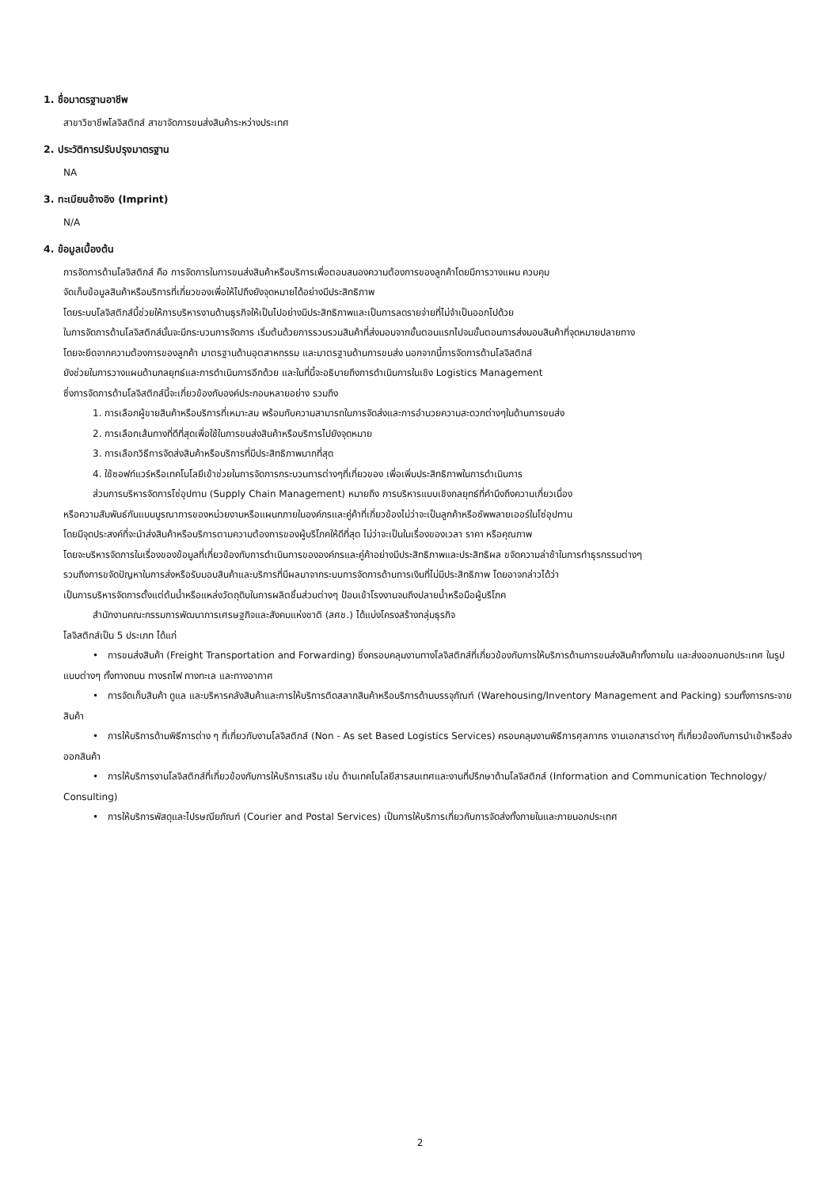1. ชื่อมาตรฐานอาชีพ
สาขาวิชาชีพโลจิสติกส์ สาขาจัดการขนส่งสินค้าระหว่างประเทศ
2. ประวัติการปรับปรุงมาตรฐาน
NA
3. ทะเบียนอ้างอิง (Imprint)
N/A
4. ข้อมูลเบื้องต้น
การจัดการด้านโลจิสติกส์ คือ การจัดการในการขนส่งสินค้าหรือบริการเพื่อตอบสนองความต้องการของลูกค้าโดยมีการวางแผน ควบคุม
จัดเก็บข้อมูลสินค้าหรือบริการที่เกี่ยวของเพื่อให้ไปถึงยังจุดหมายได้อย่างมีประสิทธิภาพ
โดยระบบโลจิสติกส์นี้ช่วยให้การบริหารงานด้านธุรกิจให้เป็นไปอย่างมีประสิทธิภาพและเป็นการลดรายจ่ายที่ไม่จำเป็นออกไปด้วย
ในการจัดการด้านโลจิสติกส์นั้นจะมีกระบวนการจัดการ เริ่มต้นด้วยการรวบรวมสินค้าที่ส่งมอบจากขั้นตอนแรกไปจนขั้นตอนการส่งมอบสินค้าที่จุดหมายปลายทาง
โดยจะยึดจากความต้องการของลูกค้า มาตรฐานด้านอุตสาหกรรม และมาตรฐานด้านการขนส่ง นอกจากนี้การจัดการด้านโลจิสติกส์
ยังช่วยในการวางแผนด้านกลยุทธ์และการดำเนินการอีกด้วย และในที่นี้จะอธิบายถึงการดำเนินการในเชิง Logistics Management
ซึ่งการจัดการด้านโลจิสติกส์นี้จะเกี่ยวข้องกับองค์ประกอบหลายอย่าง รวมถึง
1. การเลือกผู้ขายสินค้าหรือบริการที่เหมาะสม พร้อมกับความสามารถในการจัดส่งและการอำนวยความสะดวกต่างๆในด้านการขนส่ง
2. การเลือกเส้นทางที่ดีที่สุดเพื่อใช้ในการขนส่งสินค้าหรือบริการไปยังจุดหมาย
3. การเลือกวิธีการจัดส่งสินค้าหรือบริการที่มีประสิทธิภาพมากที่สุด
4. ใช้ซอฟท์แวร์หรือเทคโนโลยีเข้าช่วยในการจัดการกระบวนการต่างๆที่เกี่ยวของ เพื่อเพิ่มประสิทธิภาพในการดำเนินการ
ส่วนการบริหารจัดการโซ่อุปทาน (Supply Chain Management) หมายถึง การบริหารแบบเชิงกลยุทธ์ที่คำนึงถึงความเกี่ยวเนื่อง
หรือความสัมพันธ์กันแบบบูรณาการของหน่วยงานหรือแผนกภายในองค์กรและคู่ค้าที่เกี่ยวข้องไม่ว่าจะเป็นลูกค้าหรือซัพพลายเออร์ในโซ่อุปทาน
โดยมีจุดประสงค์ที่จะนำส่งสินค้าหรือบริการตามความต้องการของผู้บริโภคให้ดีที่สุด ไม่ว่าจะเป็นในเรื่องของเวลา ราคา หรือคุณภาพ
โดยจะบริหารจัดการในเรื่องของข้อมูลที่เกี่ยวข้องกับการดำเนินการขององค์กรและคู่ค้าอย่างมีประสิทธิภาพและประสิทธิผล ขจัดความล่าช้าในการทำธุรกรรมต่างๆ
รวมถึงการขจัดปัญหาในการส่งหรือรับมอบสินค้าและบริการที่มีผลมาจากระบบการจัดการด้านการเงินที่ไม่มีประสิทธิภาพ โดยอาจกล่าวได้ว่า
เป็นการบริหารจัดการตั้งแต่ต้นน้ำหรือแหล่งวัตถุดิบในการผลิตชิ้นส่วนต่างๆ ป้อนเข้าโรงงานจนถึงปลายน้ำหรือมือผู้บริโภค
สำนักงานคณะกรรมการพัฒนาการเศรษฐกิจและสังคมแห่งชาติ (สศช.) ได้แบ่งโครงสร้างกลุ่มธุรกิจ
โลจิสติกส์เป็น 5 ประเภท ได้แก่
• การขนส่งสินค้า (Freight Transportation and Forwarding) ซึ่งครอบคลุมงานทางโลจิสติกส์ที่เกี่ยวข้องกับการให้บริการด้านการขนส่งสินค้าทั้งภายใน และส่งออกนอกประเทศ ในรูปแบบต่างๆ ทั้งทางถนน ทางรถไฟ ทางทะเล และทางอากาศ
• การจัดเก็บสินค้า ดูแล และบริหารคลังสินค้าและการให้บริการติดสลากสินค้าหรือบริการด้านบรรจุภัณฑ์ (Warehousing/Inventory Management and Packing) รวมทั้งการกระจายสินค้า
• การให้บริการด้านพิธีการต่าง ๆ ที่เกี่ยวกับงานโลจิสติกส์ (Non - As set Based Logistics Services) ครอบคลุมงานพิธีการศุลกากร งานเอกสารต่างๆ ที่เกี่ยวข้องกับการนำเข้าหรือส่งออกสินค้า
• การให้บริการงานโลจิสติกส์ที่เกี่ยวข้องกับการให้บริการเสริม เช่น ด้านเทคโนโลยีสารสนเทศและงานที่ปรึกษาด้านโลจิสติกส์ (Information and Communication Technology/ Consulting)
• การให้บริการพัสดุและไปรษณียภัณฑ์ (Courier and Postal Services) เป็นการให้บริการเกี่ยวกับการจัดส่งทั้งภายในและภายนอกประเทศ
2